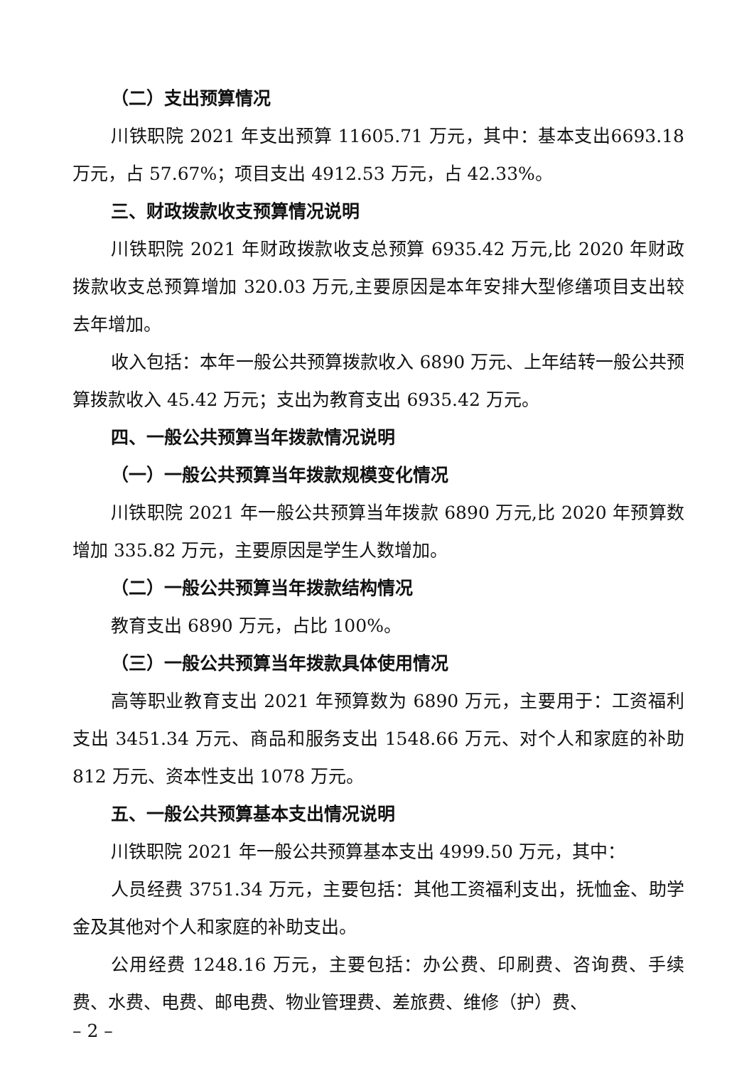（二）支出预算情况
川铁职院 2021 年支出预算 11605.71 万元，其中：基本支出6693.18 万元，占 57.67%；项目支出 4912.53 万元，占 42.33%。
三、财政拨款收支预算情况说明
川铁职院 2021 年财政拨款收支总预算 6935.42 万元,比 2020 年财政拨款收支总预算增加 320.03 万元,主要原因是本年安排大型修缮项目支出较去年增加。
收入包括：本年一般公共预算拨款收入 6890 万元、上年结转一般公共预算拨款收入 45.42 万元；支出为教育支出 6935.42 万元。
四、一般公共预算当年拨款情况说明
（一）一般公共预算当年拨款规模变化情况
川铁职院 2021 年一般公共预算当年拨款 6890 万元,比 2020 年预算数增加 335.82 万元，主要原因是学生人数增加。
（二）一般公共预算当年拨款结构情况
教育支出 6890 万元，占比 100%。
（三）一般公共预算当年拨款具体使用情况
高等职业教育支出 2021 年预算数为 6890 万元，主要用于：工资福利支出 3451.34 万元、商品和服务支出 1548.66 万元、对个人和家庭的补助 812 万元、资本性支出 1078 万元。
五、一般公共预算基本支出情况说明
川铁职院 2021 年一般公共预算基本支出 4999.50 万元，其中：
人员经费 3751.34 万元，主要包括：其他工资福利支出，抚恤金、助学金及其他对个人和家庭的补助支出。
公用经费 1248.16 万元，主要包括：办公费、印刷费、咨询费、手续费、水费、电费、邮电费、物业管理费、差旅费、维修（护）费、
– 2 –